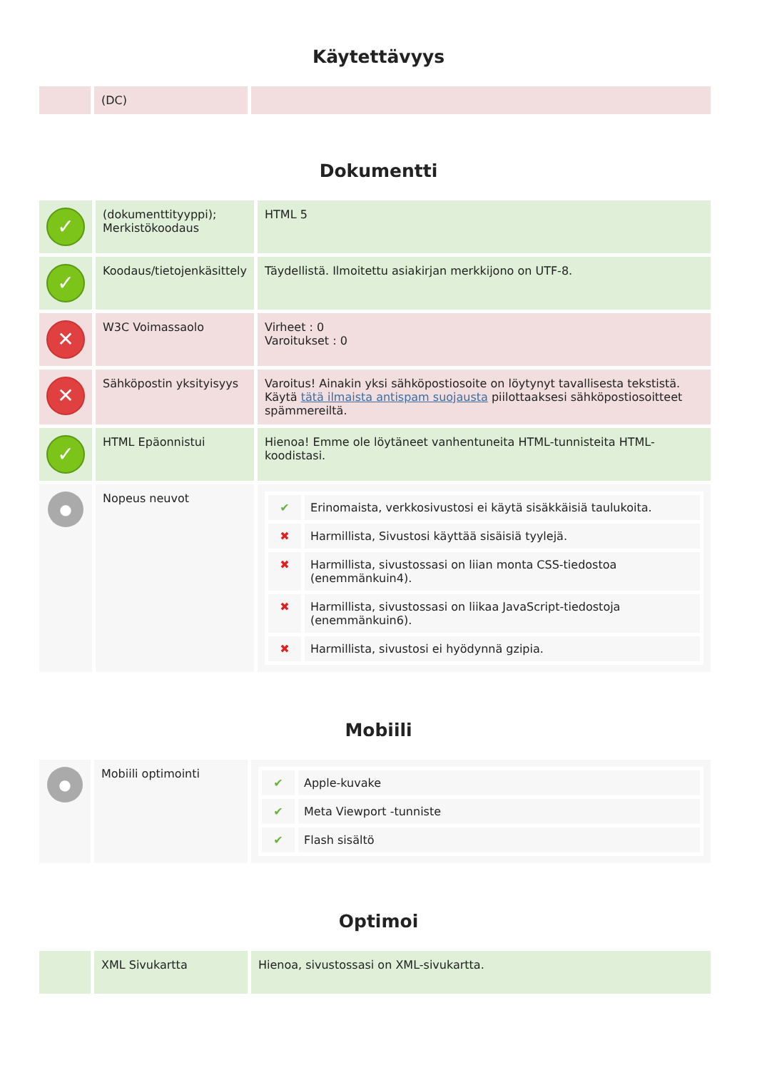Käytettävyys
| | (DC) | |
Dokumentti
| ✓ | (dokumenttityyppi); Merkistökoodaus | HTML 5 |
| ✓ | Koodaus/tietojenkäsittely | Täydellistä. Ilmoitettu asiakirjan merkkijono on UTF-8. |
| ✕ | W3C Voimassaolo | Virheet : 0 Varoitukset : 0 |
| ✕ | Sähköpostin yksityisyys | Varoitus! Ainakin yksi sähköpostiosoite on löytynyt tavallisesta tekstistä. Käytä tätä ilmaista antispam suojausta piilottaaksesi sähköpostiosoitteet spämmereiltä. |
| ✓ | HTML Epäonnistui | Hienoa! Emme ole löytäneet vanhentuneita HTML-tunnisteita HTML-koodistasi. |
| ● | Nopeus neuvot | / ✔ / Erinomaista, verkkosivustosi ei käytä sisäkkäisiä taulukoita. / / ✖ / Harmillista, Sivustosi käyttää sisäisiä tyylejä. / / ✖ / Harmillista, sivustossasi on liian monta CSS-tiedostoa (enemmänkuin4). / / ✖ / Harmillista, sivustossasi on liikaa JavaScript-tiedostoja (enemmänkuin6). / / ✖ / Harmillista, sivustosi ei hyödynnä gzipia. / |
Mobiili
| ● | Mobiili optimointi | / ✔ / Apple-kuvake / / ✔ / Meta Viewport -tunniste / / ✔ / Flash sisältö / |
Optimoi
| | XML Sivukartta | Hienoa, sivustossasi on XML-sivukartta. |